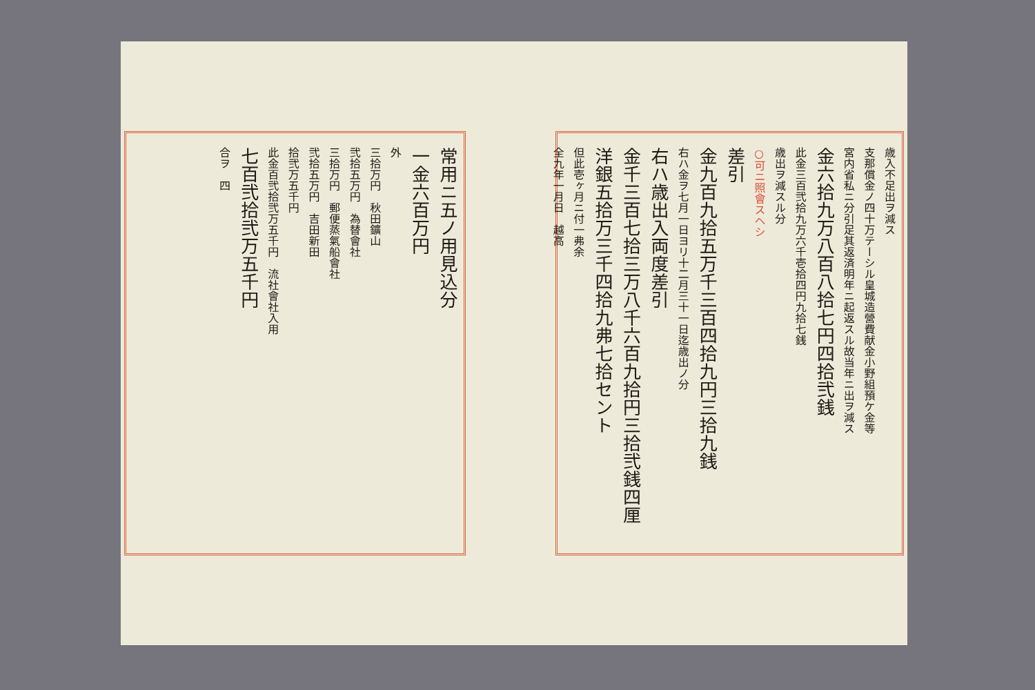常用ニ五ノ用見込分
一金六百万円
外
三拾万円　秋田鑛山
弐拾五万円　為替會社
三拾万円　郵便蒸氣船會社
弐拾五万円　吉田新田
拾弐万五千円
此金百弐拾弐万五千円　流社會社入用
七百弐拾弐万五千円
合ヲ　四
歳入不足出ヲ減ス
支那償金ノ四十万テーシル皇城造營費献金小野組預ケ金等
宮内省私ニ分引足其返済明年ニ起返スル故当年ニ出ヲ減ス
金六拾九万八百八拾七円四拾弐銭
此金三百弐拾九万六千壱拾四円九拾七銭
歳出ヲ減スル分
○可ニ照會スヘシ
差引
金九百九拾五万千三百四拾九円三拾九銭
右ハ金ヲ七月一日ヨリ十二月三十一日迄歳出ノ分
右ハ歳出入両度差引
金千三百七拾三万八千六百九拾円三拾弐銭四厘
洋銀五拾万三千四拾九弗七拾セント
但此壱ヶ月ニ付一弗余
全九年一月日　越高